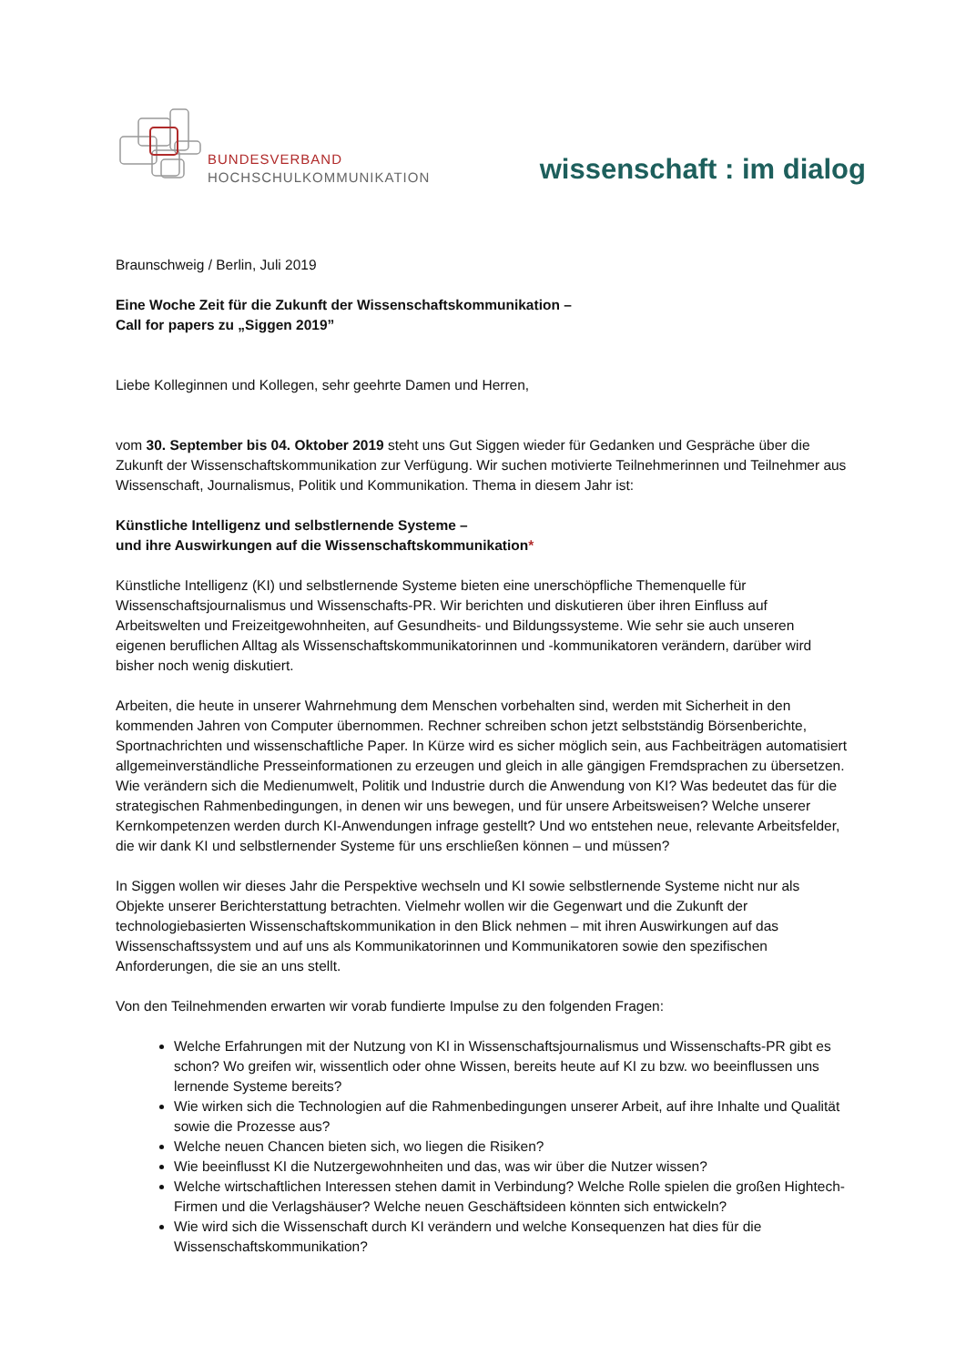BUNDESVERBAND
HOCHSCHULKOMMUNIKATION
wissenschaft : im dialog
Braunschweig / Berlin, Juli 2019
Eine Woche Zeit für die Zukunft der Wissenschaftskommunikation –
Call for papers zu „Siggen 2019”
Liebe Kolleginnen und Kollegen, sehr geehrte Damen und Herren,
vom 30. September bis 04. Oktober 2019 steht uns Gut Siggen wieder für Gedanken und Gespräche über die Zukunft der Wissenschaftskommunikation zur Verfügung. Wir suchen motivierte Teilnehmerinnen und Teilnehmer aus Wissenschaft, Journalismus, Politik und Kommunikation. Thema in diesem Jahr ist:
Künstliche Intelligenz und selbstlernende Systeme –
und ihre Auswirkungen auf die Wissenschaftskommunikation*
Künstliche Intelligenz (KI) und selbstlernende Systeme bieten eine unerschöpfliche Themenquelle für Wissenschaftsjournalismus und Wissenschafts-PR. Wir berichten und diskutieren über ihren Einfluss auf Arbeitswelten und Freizeitgewohnheiten, auf Gesundheits- und Bildungssysteme. Wie sehr sie auch unseren eigenen beruflichen Alltag als Wissenschaftskommunikatorinnen und -kommunikatoren verändern, darüber wird bisher noch wenig diskutiert.
Arbeiten, die heute in unserer Wahrnehmung dem Menschen vorbehalten sind, werden mit Sicherheit in den kommenden Jahren von Computer übernommen. Rechner schreiben schon jetzt selbstständig Börsenberichte, Sportnachrichten und wissenschaftliche Paper. In Kürze wird es sicher möglich sein, aus Fachbeiträgen automatisiert allgemeinverständliche Presseinformationen zu erzeugen und gleich in alle gängigen Fremdsprachen zu übersetzen. Wie verändern sich die Medienumwelt, Politik und Industrie durch die Anwendung von KI? Was bedeutet das für die strategischen Rahmenbedingungen, in denen wir uns bewegen, und für unsere Arbeitsweisen? Welche unserer Kernkompetenzen werden durch KI-Anwendungen infrage gestellt? Und wo entstehen neue, relevante Arbeitsfelder, die wir dank KI und selbstlernender Systeme für uns erschließen können – und müssen?
In Siggen wollen wir dieses Jahr die Perspektive wechseln und KI sowie selbstlernende Systeme nicht nur als Objekte unserer Berichterstattung betrachten. Vielmehr wollen wir die Gegenwart und die Zukunft der technologiebasierten Wissenschaftskommunikation in den Blick nehmen – mit ihren Auswirkungen auf das Wissenschaftssystem und auf uns als Kommunikatorinnen und Kommunikatoren sowie den spezifischen Anforderungen, die sie an uns stellt.
Von den Teilnehmenden erwarten wir vorab fundierte Impulse zu den folgenden Fragen:
Welche Erfahrungen mit der Nutzung von KI in Wissenschaftsjournalismus und Wissenschafts-PR gibt es schon? Wo greifen wir, wissentlich oder ohne Wissen, bereits heute auf KI zu bzw. wo beeinflussen uns lernende Systeme bereits?
Wie wirken sich die Technologien auf die Rahmenbedingungen unserer Arbeit, auf ihre Inhalte und Qualität sowie die Prozesse aus?
Welche neuen Chancen bieten sich, wo liegen die Risiken?
Wie beeinflusst KI die Nutzergewohnheiten und das, was wir über die Nutzer wissen?
Welche wirtschaftlichen Interessen stehen damit in Verbindung? Welche Rolle spielen die großen Hightech-Firmen und die Verlagshäuser? Welche neuen Geschäftsideen könnten sich entwickeln?
Wie wird sich die Wissenschaft durch KI verändern und welche Konsequenzen hat dies für die Wissenschaftskommunikation?